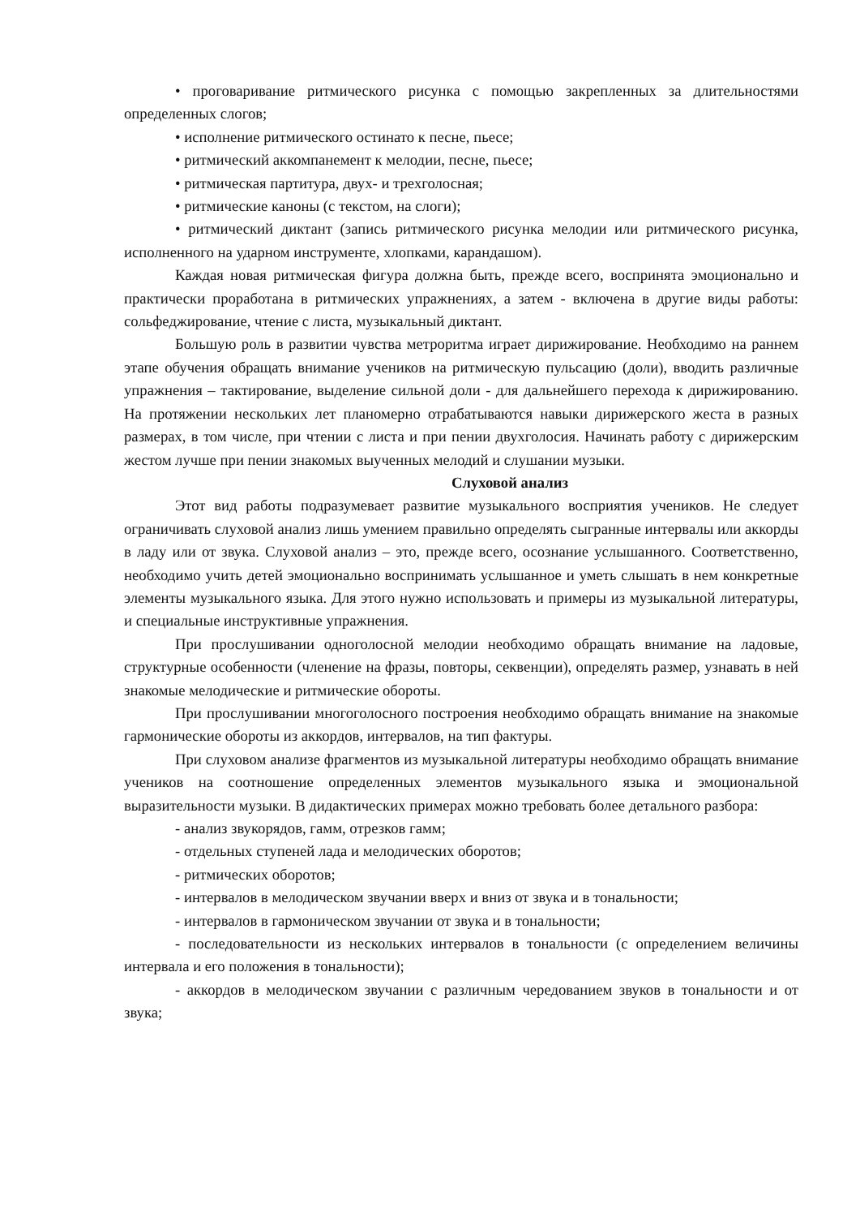• проговаривание ритмического рисунка с помощью закрепленных за длительностями определенных слогов;
• исполнение ритмического остинато к песне, пьесе;
• ритмический аккомпанемент к мелодии, песне, пьесе;
• ритмическая партитура, двух- и трехголосная;
• ритмические каноны (с текстом, на слоги);
• ритмический диктант (запись ритмического рисунка мелодии или ритмического рисунка, исполненного на ударном инструменте, хлопками, карандашом).
Каждая новая ритмическая фигура должна быть, прежде всего, воспринята эмоционально и практически проработана в ритмических упражнениях, а затем - включена в другие виды работы: сольфеджирование, чтение с листа, музыкальный диктант.
Большую роль в развитии чувства метроритма играет дирижирование. Необходимо на раннем этапе обучения обращать внимание учеников на ритмическую пульсацию (доли), вводить различные упражнения – тактирование, выделение сильной доли - для дальнейшего перехода к дирижированию. На протяжении нескольких лет планомерно отрабатываются навыки дирижерского жеста в разных размерах, в том числе, при чтении с листа и при пении двухголосия. Начинать работу с дирижерским жестом лучше при пении знакомых выученных мелодий и слушании музыки.
Слуховой анализ
Этот вид работы подразумевает развитие музыкального восприятия учеников. Не следует ограничивать слуховой анализ лишь умением правильно определять сыгранные интервалы или аккорды в ладу или от звука. Слуховой анализ – это, прежде всего, осознание услышанного. Соответственно, необходимо учить детей эмоционально воспринимать услышанное и уметь слышать в нем конкретные элементы музыкального языка. Для этого нужно использовать и примеры из музыкальной литературы, и специальные инструктивные упражнения.
При прослушивании одноголосной мелодии необходимо обращать внимание на ладовые, структурные особенности (членение на фразы, повторы, секвенции), определять размер, узнавать в ней знакомые мелодические и ритмические обороты.
При прослушивании многоголосного построения необходимо обращать внимание на знакомые гармонические обороты из аккордов, интервалов, на тип фактуры.
При слуховом анализе фрагментов из музыкальной литературы необходимо обращать внимание учеников на соотношение определенных элементов музыкального языка и эмоциональной выразительности музыки. В дидактических примерах можно требовать более детального разбора:
- анализ звукорядов, гамм, отрезков гамм;
- отдельных ступеней лада и мелодических оборотов;
- ритмических оборотов;
- интервалов в мелодическом звучании вверх и вниз от звука и в тональности;
- интервалов в гармоническом звучании от звука и в тональности;
- последовательности из нескольких интервалов в тональности (с определением величины интервала и его положения в тональности);
- аккордов в мелодическом звучании с различным чередованием звуков в тональности и от звука;